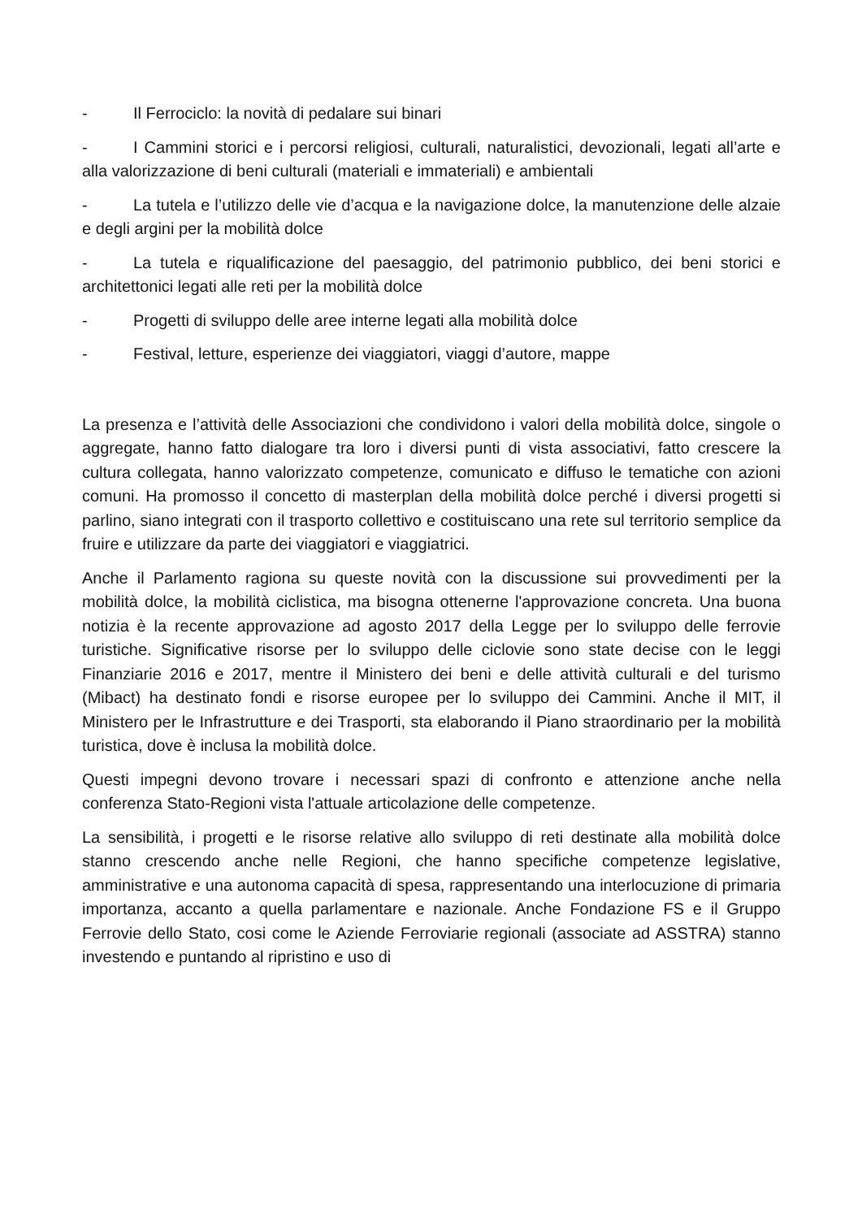- Il Ferrociclo: la novità di pedalare sui binari
- I Cammini storici e i percorsi religiosi, culturali, naturalistici, devozionali, legati all’arte e alla valorizzazione di beni culturali (materiali e immateriali) e ambientali
- La tutela e l’utilizzo delle vie d’acqua e la navigazione dolce, la manutenzione delle alzaie e degli argini per la mobilità dolce
- La tutela e riqualificazione del paesaggio, del patrimonio pubblico, dei beni storici e architettonici legati alle reti per la mobilità dolce
- Progetti di sviluppo delle aree interne legati alla mobilità dolce
- Festival, letture, esperienze dei viaggiatori, viaggi d’autore, mappe
La presenza e l’attività delle Associazioni che condividono i valori della mobilità dolce, singole o aggregate, hanno fatto dialogare tra loro i diversi punti di vista associativi, fatto crescere la cultura collegata, hanno valorizzato competenze, comunicato e diffuso le tematiche con azioni comuni. Ha promosso il concetto di masterplan della mobilità dolce perché i diversi progetti si parlino, siano integrati con il trasporto collettivo e costituiscano una rete sul territorio semplice da fruire e utilizzare da parte dei viaggiatori e viaggiatrici.
Anche il Parlamento ragiona su queste novità con la discussione sui provvedimenti per la mobilità dolce, la mobilità ciclistica, ma bisogna ottenerne l'approvazione concreta. Una buona notizia è la recente approvazione ad agosto 2017 della Legge per lo sviluppo delle ferrovie turistiche. Significative risorse per lo sviluppo delle ciclovie sono state decise con le leggi Finanziarie 2016 e 2017, mentre il Ministero dei beni e delle attività culturali e del turismo (Mibact) ha destinato fondi e risorse europee per lo sviluppo dei Cammini. Anche il MIT, il Ministero per le Infrastrutture e dei Trasporti, sta elaborando il Piano straordinario per la mobilità turistica, dove è inclusa la mobilità dolce.
Questi impegni devono trovare i necessari spazi di confronto e attenzione anche nella conferenza Stato-Regioni vista l'attuale articolazione delle competenze.
La sensibilità, i progetti e le risorse relative allo sviluppo di reti destinate alla mobilità dolce stanno crescendo anche nelle Regioni, che hanno specifiche competenze legislative, amministrative e una autonoma capacità di spesa, rappresentando una interlocuzione di primaria importanza, accanto a quella parlamentare e nazionale. Anche Fondazione FS e il Gruppo Ferrovie dello Stato, cosi come le Aziende Ferroviarie regionali (associate ad ASSTRA) stanno investendo e puntando al ripristino e uso di